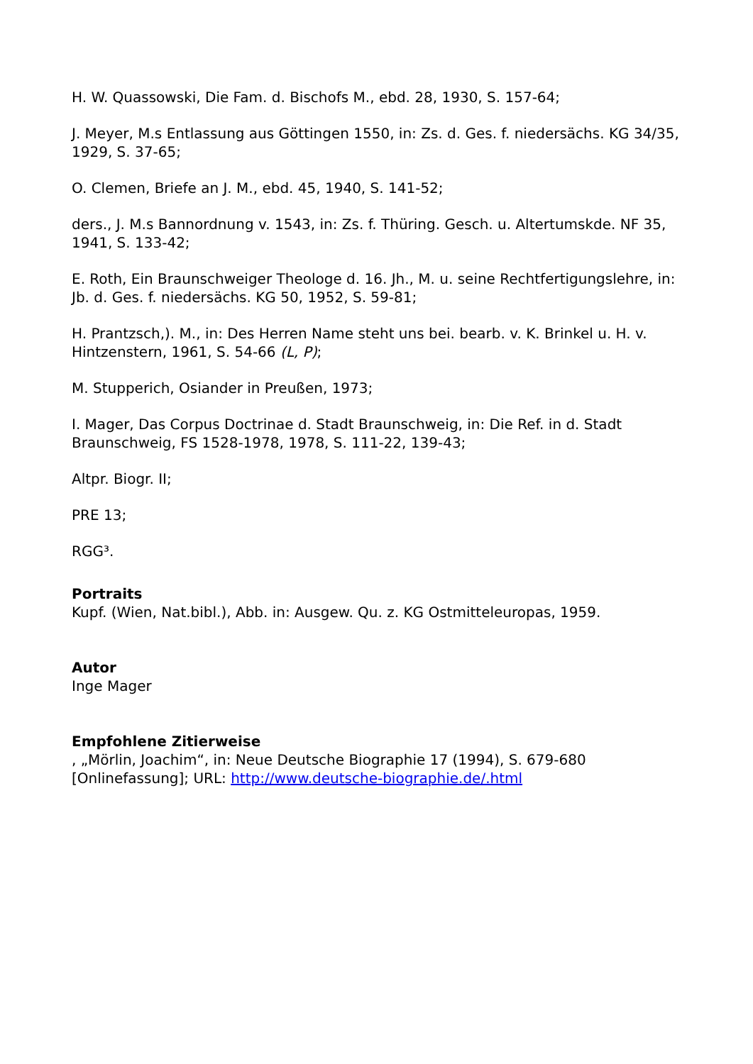H. W. Quassowski, Die Fam. d. Bischofs M., ebd. 28, 1930, S. 157-64;
J. Meyer, M.s Entlassung aus Göttingen 1550, in: Zs. d. Ges. f. niedersächs. KG 34/35, 1929, S. 37-65;
O. Clemen, Briefe an J. M., ebd. 45, 1940, S. 141-52;
ders., J. M.s Bannordnung v. 1543, in: Zs. f. Thüring. Gesch. u. Altertumskde. NF 35, 1941, S. 133-42;
E. Roth, Ein Braunschweiger Theologe d. 16. Jh., M. u. seine Rechtfertigungslehre, in: Jb. d. Ges. f. niedersächs. KG 50, 1952, S. 59-81;
H. Prantzsch,). M., in: Des Herren Name steht uns bei. bearb. v. K. Brinkel u. H. v. Hintzenstern, 1961, S. 54-66 (L, P);
M. Stupperich, Osiander in Preußen, 1973;
I. Mager, Das Corpus Doctrinae d. Stadt Braunschweig, in: Die Ref. in d. Stadt Braunschweig, FS 1528-1978, 1978, S. 111-22, 139-43;
Altpr. Biogr. II;
PRE 13;
RGG³.
Portraits
Kupf. (Wien, Nat.bibl.), Abb. in: Ausgew. Qu. z. KG Ostmitteleuropas, 1959.
Autor
Inge Mager
Empfohlene Zitierweise
, „Mörlin, Joachim“, in: Neue Deutsche Biographie 17 (1994), S. 679-680 [Onlinefassung]; URL: http://www.deutsche-biographie.de/.html